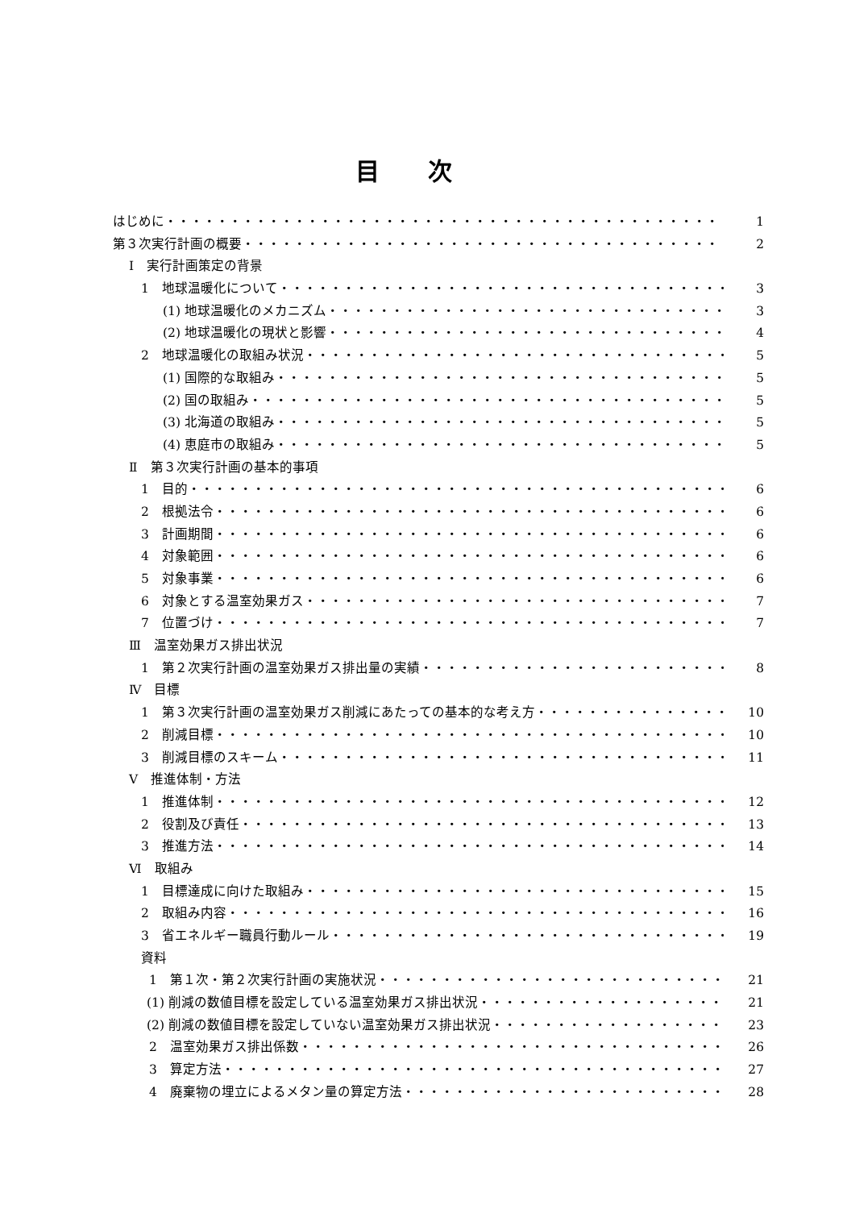目次
はじめに 1
第３次実行計画の概要 2
Ⅰ　実行計画策定の背景
1　地球温暖化について 3
(1) 地球温暖化のメカニズム 3
(2) 地球温暖化の現状と影響 4
2　地球温暖化の取組み状況 5
(1) 国際的な取組み 5
(2) 国の取組み 5
(3) 北海道の取組み 5
(4) 恵庭市の取組み 5
Ⅱ　第３次実行計画の基本的事項
1　目的 6
2　根拠法令 6
3　計画期間 6
4　対象範囲 6
5　対象事業 6
6　対象とする温室効果ガス 7
7　位置づけ 7
Ⅲ　温室効果ガス排出状況
1　第２次実行計画の温室効果ガス排出量の実績 8
Ⅳ　目標
1　第３次実行計画の温室効果ガス削減にあたっての基本的な考え方 10
2　削減目標 10
3　削減目標のスキーム 11
Ⅴ　推進体制・方法
1　推進体制 12
2　役割及び責任 13
3　推進方法 14
Ⅵ　取組み
1　目標達成に向けた取組み 15
2　取組み内容 16
3　省エネルギー職員行動ルール 19
資料
1　第１次・第２次実行計画の実施状況 21
(1) 削減の数値目標を設定している温室効果ガス排出状況 21
(2) 削減の数値目標を設定していない温室効果ガス排出状況 23
2　温室効果ガス排出係数 26
3　算定方法 27
4　廃棄物の埋立によるメタン量の算定方法 28